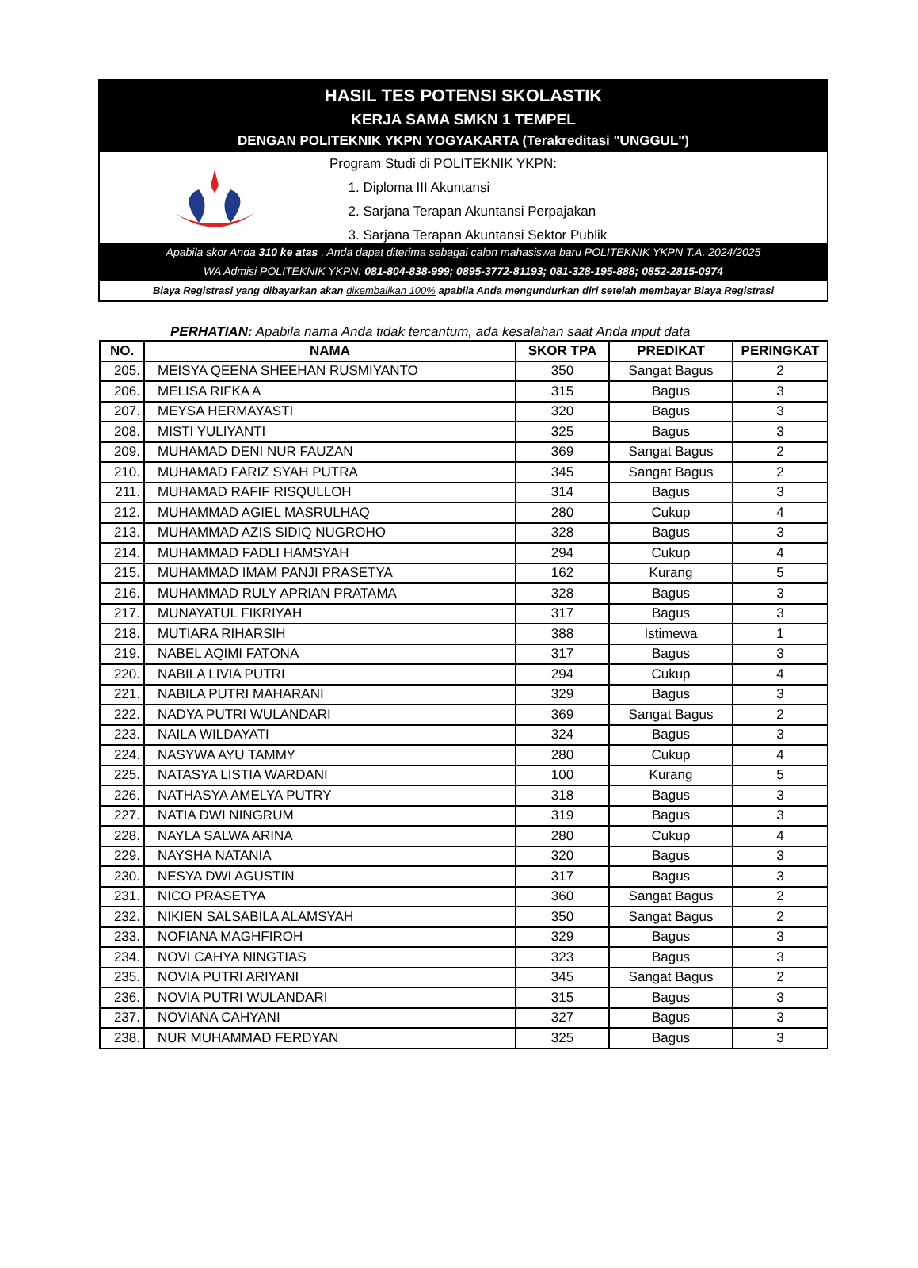HASIL TES POTENSI SKOLASTIK
KERJA SAMA SMKN 1 TEMPEL
DENGAN POLITEKNIK YKPN YOGYAKARTA (Terakreditasi "UNGGUL")
Program Studi di POLITEKNIK YKPN:
1. Diploma III Akuntansi
2. Sarjana Terapan Akuntansi Perpajakan
3. Sarjana Terapan Akuntansi Sektor Publik
Apabila skor Anda 310 ke atas , Anda dapat diterima sebagai calon mahasiswa baru POLITEKNIK YKPN T.A. 2024/2025
WA Admisi POLITEKNIK YKPN: 081-804-838-999; 0895-3772-81193; 081-328-195-888; 0852-2815-0974
Biaya Registrasi yang dibayarkan akan dikembalikan 100% apabila Anda mengundurkan diri setelah membayar Biaya Registrasi
PERHATIAN: Apabila nama Anda tidak tercantum, ada kesalahan saat Anda input data
| NO. | NAMA | SKOR TPA | PREDIKAT | PERINGKAT |
| --- | --- | --- | --- | --- |
| 205. | MEISYA QEENA SHEEHAN RUSMIYANTO | 350 | Sangat Bagus | 2 |
| 206. | MELISA RIFKA A | 315 | Bagus | 3 |
| 207. | MEYSA HERMAYASTI | 320 | Bagus | 3 |
| 208. | MISTI YULIYANTI | 325 | Bagus | 3 |
| 209. | MUHAMAD DENI NUR FAUZAN | 369 | Sangat Bagus | 2 |
| 210. | MUHAMAD FARIZ SYAH PUTRA | 345 | Sangat Bagus | 2 |
| 211. | MUHAMAD RAFIF RISQULLOH | 314 | Bagus | 3 |
| 212. | MUHAMMAD AGIEL MASRULHAQ | 280 | Cukup | 4 |
| 213. | MUHAMMAD AZIS SIDIQ NUGROHO | 328 | Bagus | 3 |
| 214. | MUHAMMAD FADLI HAMSYAH | 294 | Cukup | 4 |
| 215. | MUHAMMAD IMAM PANJI PRASETYA | 162 | Kurang | 5 |
| 216. | MUHAMMAD RULY APRIAN PRATAMA | 328 | Bagus | 3 |
| 217. | MUNAYATUL FIKRIYAH | 317 | Bagus | 3 |
| 218. | MUTIARA RIHARSIH | 388 | Istimewa | 1 |
| 219. | NABEL AQIMI FATONA | 317 | Bagus | 3 |
| 220. | NABILA LIVIA PUTRI | 294 | Cukup | 4 |
| 221. | NABILA PUTRI MAHARANI | 329 | Bagus | 3 |
| 222. | NADYA PUTRI WULANDARI | 369 | Sangat Bagus | 2 |
| 223. | NAILA WILDAYATI | 324 | Bagus | 3 |
| 224. | NASYWA AYU TAMMY | 280 | Cukup | 4 |
| 225. | NATASYA LISTIA WARDANI | 100 | Kurang | 5 |
| 226. | NATHASYA AMELYA PUTRY | 318 | Bagus | 3 |
| 227. | NATIA DWI NINGRUM | 319 | Bagus | 3 |
| 228. | NAYLA SALWA ARINA | 280 | Cukup | 4 |
| 229. | NAYSHA NATANIA | 320 | Bagus | 3 |
| 230. | NESYA DWI AGUSTIN | 317 | Bagus | 3 |
| 231. | NICO PRASETYA | 360 | Sangat Bagus | 2 |
| 232. | NIKIEN SALSABILA ALAMSYAH | 350 | Sangat Bagus | 2 |
| 233. | NOFIANA MAGHFIROH | 329 | Bagus | 3 |
| 234. | NOVI CAHYA NINGTIAS | 323 | Bagus | 3 |
| 235. | NOVIA PUTRI ARIYANI | 345 | Sangat Bagus | 2 |
| 236. | NOVIA PUTRI WULANDARI | 315 | Bagus | 3 |
| 237. | NOVIANA CAHYANI | 327 | Bagus | 3 |
| 238. | NUR MUHAMMAD FERDYAN | 325 | Bagus | 3 |